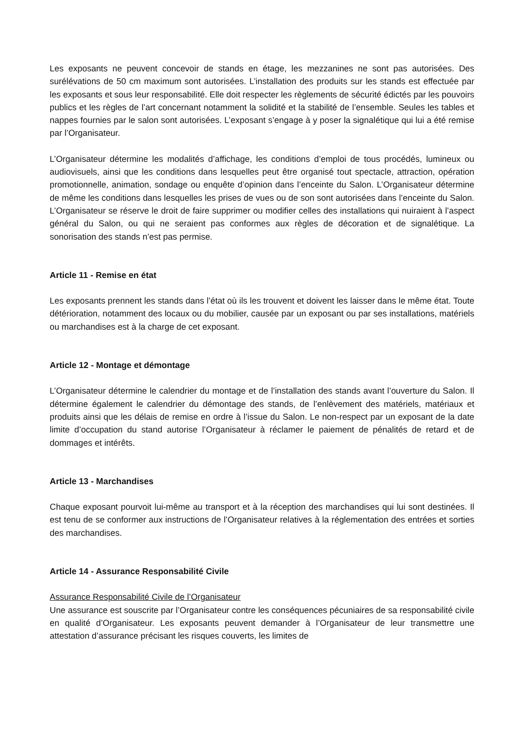Les exposants ne peuvent concevoir de stands en étage, les mezzanines ne sont pas autorisées. Des surélévations de 50 cm maximum sont autorisées. L’installation des produits sur les stands est effectuée par les exposants et sous leur responsabilité. Elle doit respecter les règlements de sécurité édictés par les pouvoirs publics et les règles de l’art concernant notamment la solidité et la stabilité de l’ensemble. Seules les tables et nappes fournies par le salon sont autorisées. L’exposant s’engage à y poser la signalétique qui lui a été remise par l’Organisateur.
L’Organisateur détermine les modalités d’affichage, les conditions d’emploi de tous procédés, lumineux ou audiovisuels, ainsi que les conditions dans lesquelles peut être organisé tout spectacle, attraction, opération promotionnelle, animation, sondage ou enquête d’opinion dans l’enceinte du Salon. L’Organisateur détermine de même les conditions dans lesquelles les prises de vues ou de son sont autorisées dans l’enceinte du Salon. L’Organisateur se réserve le droit de faire supprimer ou modifier celles des installations qui nuiraient à l’aspect général du Salon, ou qui ne seraient pas conformes aux règles de décoration et de signalétique. La sonorisation des stands n’est pas permise.
Article 11 - Remise en état
Les exposants prennent les stands dans l’état où ils les trouvent et doivent les laisser dans le même état. Toute détérioration, notamment des locaux ou du mobilier, causée par un exposant ou par ses installations, matériels ou marchandises est à la charge de cet exposant.
Article 12 - Montage et démontage
L’Organisateur détermine le calendrier du montage et de l’installation des stands avant l’ouverture du Salon. Il détermine également le calendrier du démontage des stands, de l’enlèvement des matériels, matériaux et produits ainsi que les délais de remise en ordre à l’issue du Salon. Le non-respect par un exposant de la date limite d’occupation du stand autorise l’Organisateur à réclamer le paiement de pénalités de retard et de dommages et intérêts.
Article 13 - Marchandises
Chaque exposant pourvoit lui-même au transport et à la réception des marchandises qui lui sont destinées. Il est tenu de se conformer aux instructions de l’Organisateur relatives à la réglementation des entrées et sorties des marchandises.
Article 14 - Assurance Responsabilité Civile
Assurance Responsabilité Civile de l’Organisateur
Une assurance est souscrite par l’Organisateur contre les conséquences pécuniaires de sa responsabilité civile en qualité d’Organisateur. Les exposants peuvent demander à l’Organisateur de leur transmettre une attestation d’assurance précisant les risques couverts, les limites de